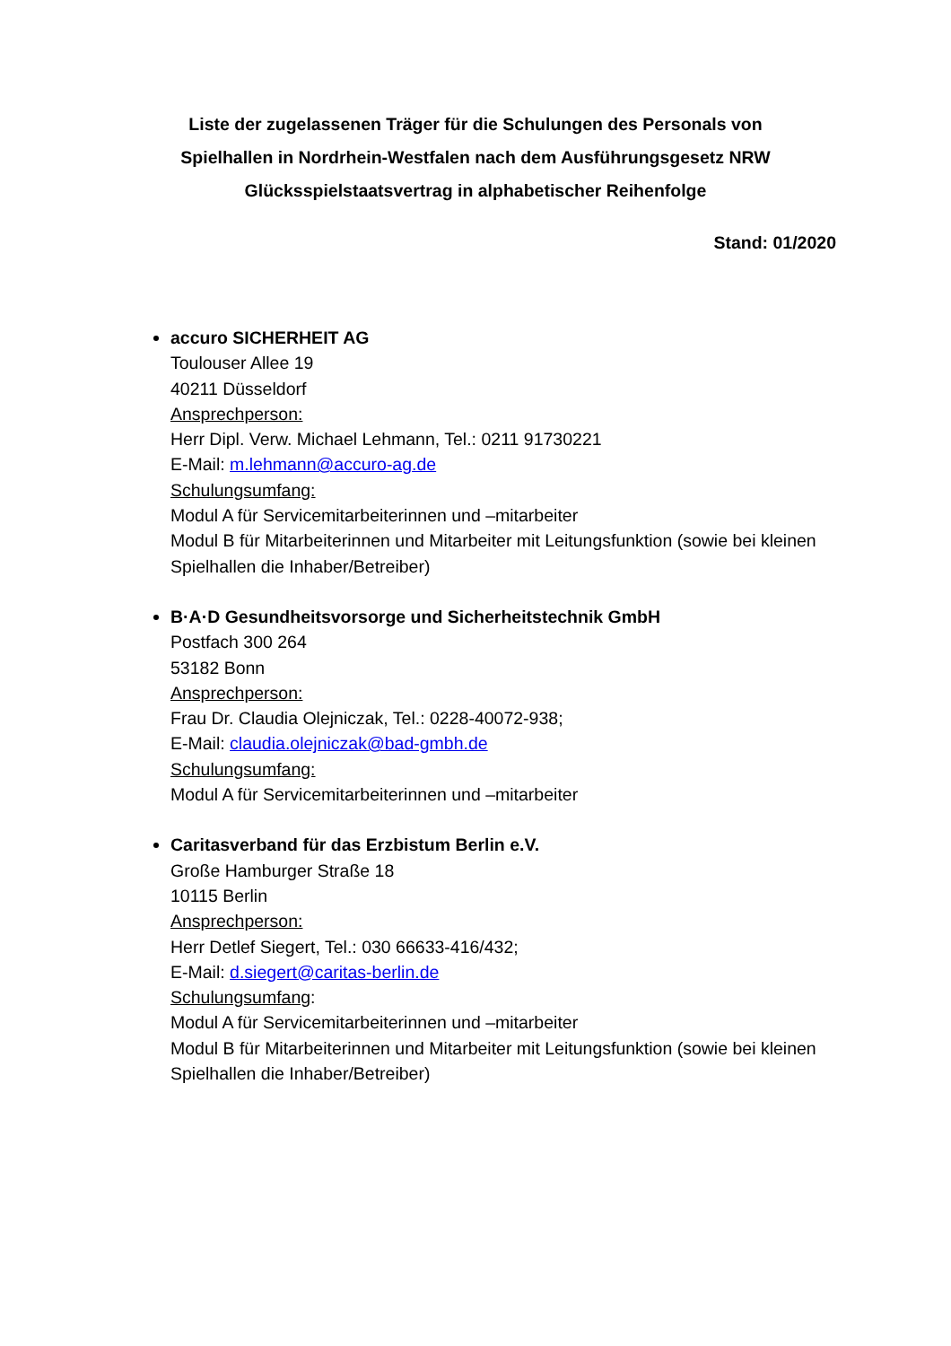Liste der zugelassenen Träger für die Schulungen des Personals von Spielhallen in Nordrhein-Westfalen nach dem Ausführungsgesetz NRW Glücksspielstaatsvertrag in alphabetischer Reihenfolge
Stand: 01/2020
accuro SICHERHEIT AG
Toulouser Allee 19
40211 Düsseldorf
Ansprechperson:
Herr Dipl. Verw. Michael Lehmann, Tel.: 0211 91730221
E-Mail: m.lehmann@accuro-ag.de
Schulungsumfang:
Modul A für Servicemitarbeiterinnen und –mitarbeiter
Modul B für Mitarbeiterinnen und Mitarbeiter mit Leitungsfunktion (sowie bei kleinen Spielhallen die Inhaber/Betreiber)
B·A·D Gesundheitsvorsorge und Sicherheitstechnik GmbH
Postfach 300 264
53182 Bonn
Ansprechperson:
Frau Dr. Claudia Olejniczak, Tel.: 0228-40072-938;
E-Mail: claudia.olejniczak@bad-gmbh.de
Schulungsumfang:
Modul A für Servicemitarbeiterinnen und –mitarbeiter
Caritasverband für das Erzbistum Berlin e.V.
Große Hamburger Straße 18
10115 Berlin
Ansprechperson:
Herr Detlef Siegert, Tel.: 030 66633-416/432;
E-Mail: d.siegert@caritas-berlin.de
Schulungsumfang:
Modul A für Servicemitarbeiterinnen und –mitarbeiter
Modul B für Mitarbeiterinnen und Mitarbeiter mit Leitungsfunktion (sowie bei kleinen Spielhallen die Inhaber/Betreiber)